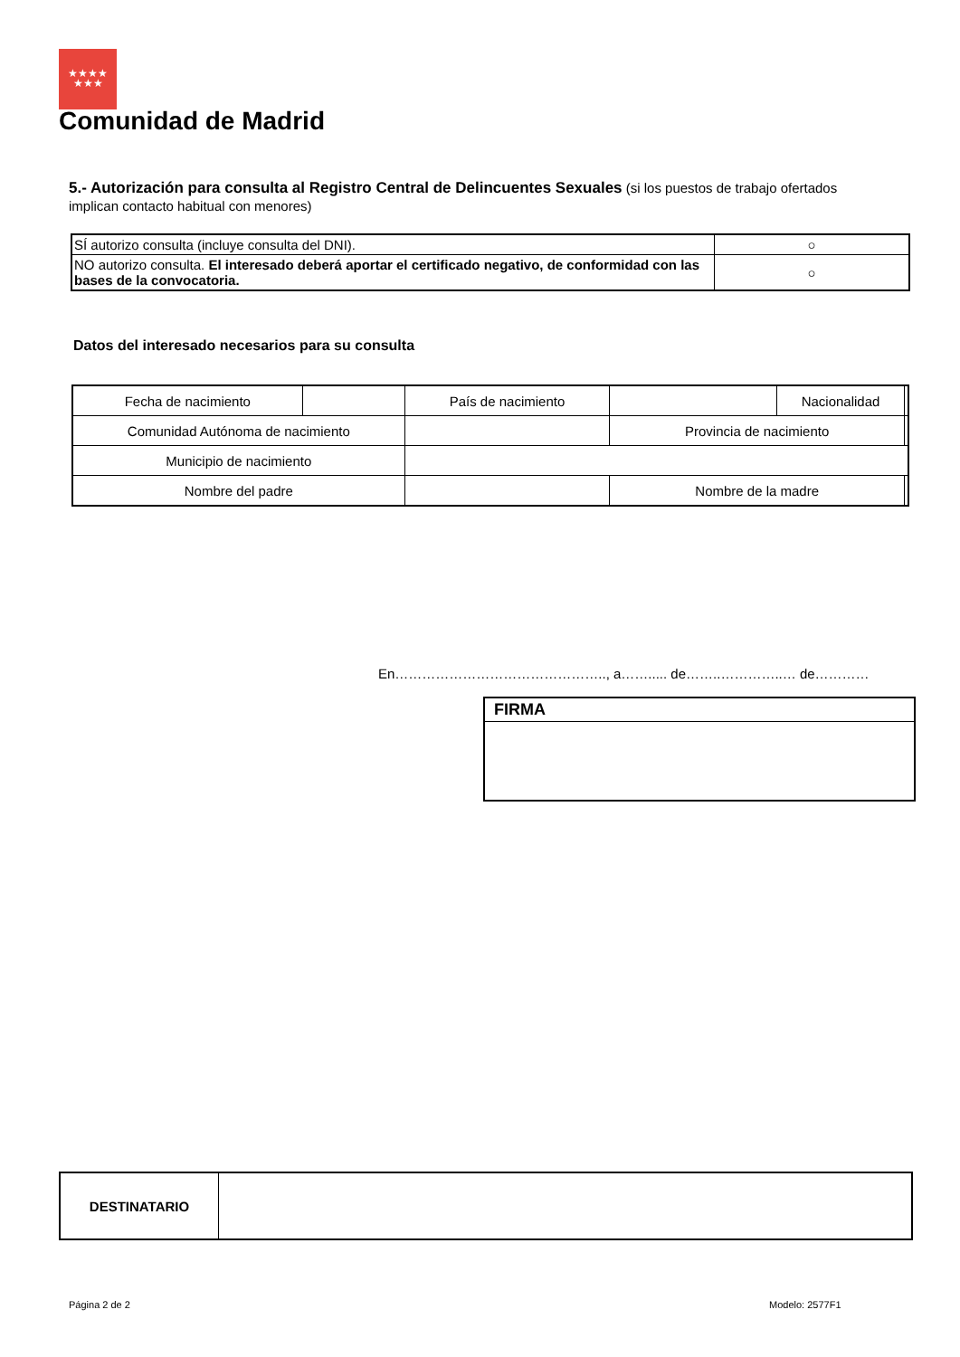★★★★
★★★
Comunidad de Madrid
5.- Autorización para consulta al Registro Central de Delincuentes Sexuales (si los puestos de trabajo ofertados implican contacto habitual con menores)
| SÍ autorizo consulta (incluye consulta del DNI). | ○ |
| NO autorizo consulta. El interesado deberá aportar el certificado negativo, de conformidad con las bases de la convocatoria. | ○ |
Datos del interesado necesarios para su consulta
| Fecha de nacimiento | | País de nacimiento | | Nacionalidad | |
| Comunidad Autónoma de nacimiento | | | Provincia de nacimiento | | |
| Municipio de nacimiento | | | | | |
| Nombre del padre | | | Nombre de la madre | | |
En……………………………………….., a……..... de……..…………..… de…………
FIRMA
| DESTINATARIO | |
Página 2 de 2 Modelo: 2577F1